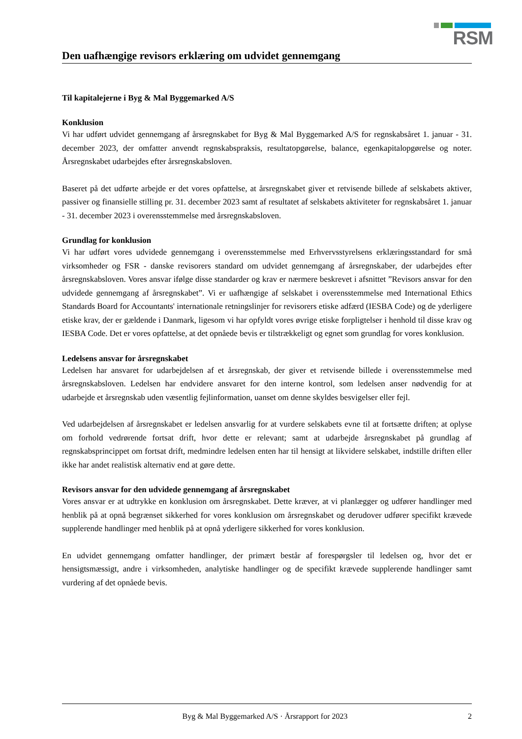RSM
Den uafhængige revisors erklæring om udvidet gennemgang
Til kapitalejerne i Byg & Mal Byggemarked A/S
Konklusion
Vi har udført udvidet gennemgang af årsregnskabet for Byg & Mal Byggemarked A/S for regnskabsåret 1. januar - 31. december 2023, der omfatter anvendt regnskabspraksis, resultatopgørelse, balance, egenkapitalopgørelse og noter. Årsregnskabet udarbejdes efter årsregnskabsloven.
Baseret på det udførte arbejde er det vores opfattelse, at årsregnskabet giver et retvisende billede af selskabets aktiver, passiver og finansielle stilling pr. 31. december 2023 samt af resultatet af selskabets aktiviteter for regnskabsåret 1. januar - 31. december 2023 i overensstemmelse med årsregnskabsloven.
Grundlag for konklusion
Vi har udført vores udvidede gennemgang i overensstemmelse med Erhvervsstyrelsens erklæringsstandard for små virksomheder og FSR - danske revisorers standard om udvidet gennemgang af årsregnskaber, der udarbejdes efter årsregnskabsloven. Vores ansvar ifølge disse standarder og krav er nærmere beskrevet i afsnittet ”Revisors ansvar for den udvidede gennemgang af årsregnskabet”. Vi er uafhængige af selskabet i overensstemmelse med International Ethics Standards Board for Accountants' internationale retningslinjer for revisorers etiske adfærd (IESBA Code) og de yderligere etiske krav, der er gældende i Danmark, ligesom vi har opfyldt vores øvrige etiske forpligtelser i henhold til disse krav og IESBA Code. Det er vores opfattelse, at det opnåede bevis er tilstrækkeligt og egnet som grundlag for vores konklusion.
Ledelsens ansvar for årsregnskabet
Ledelsen har ansvaret for udarbejdelsen af et årsregnskab, der giver et retvisende billede i overensstemmelse med årsregnskabsloven. Ledelsen har endvidere ansvaret for den interne kontrol, som ledelsen anser nødvendig for at udarbejde et årsregnskab uden væsentlig fejlinformation, uanset om denne skyldes besvigelser eller fejl.
Ved udarbejdelsen af årsregnskabet er ledelsen ansvarlig for at vurdere selskabets evne til at fortsætte driften; at oplyse om forhold vedrørende fortsat drift, hvor dette er relevant; samt at udarbejde årsregnskabet på grundlag af regnskabsprincippet om fortsat drift, medmindre ledelsen enten har til hensigt at likvidere selskabet, indstille driften eller ikke har andet realistisk alternativ end at gøre dette.
Revisors ansvar for den udvidede gennemgang af årsregnskabet
Vores ansvar er at udtrykke en konklusion om årsregnskabet. Dette kræver, at vi planlægger og udfører handlinger med henblik på at opnå begrænset sikkerhed for vores konklusion om årsregnskabet og derudover udfører specifikt krævede supplerende handlinger med henblik på at opnå yderligere sikkerhed for vores konklusion.
En udvidet gennemgang omfatter handlinger, der primært består af forespørgsler til ledelsen og, hvor det er hensigtsmæssigt, andre i virksomheden, analytiske handlinger og de specifikt krævede supplerende handlinger samt vurdering af det opnåede bevis.
Byg & Mal Byggemarked A/S · Årsrapport for 2023 2